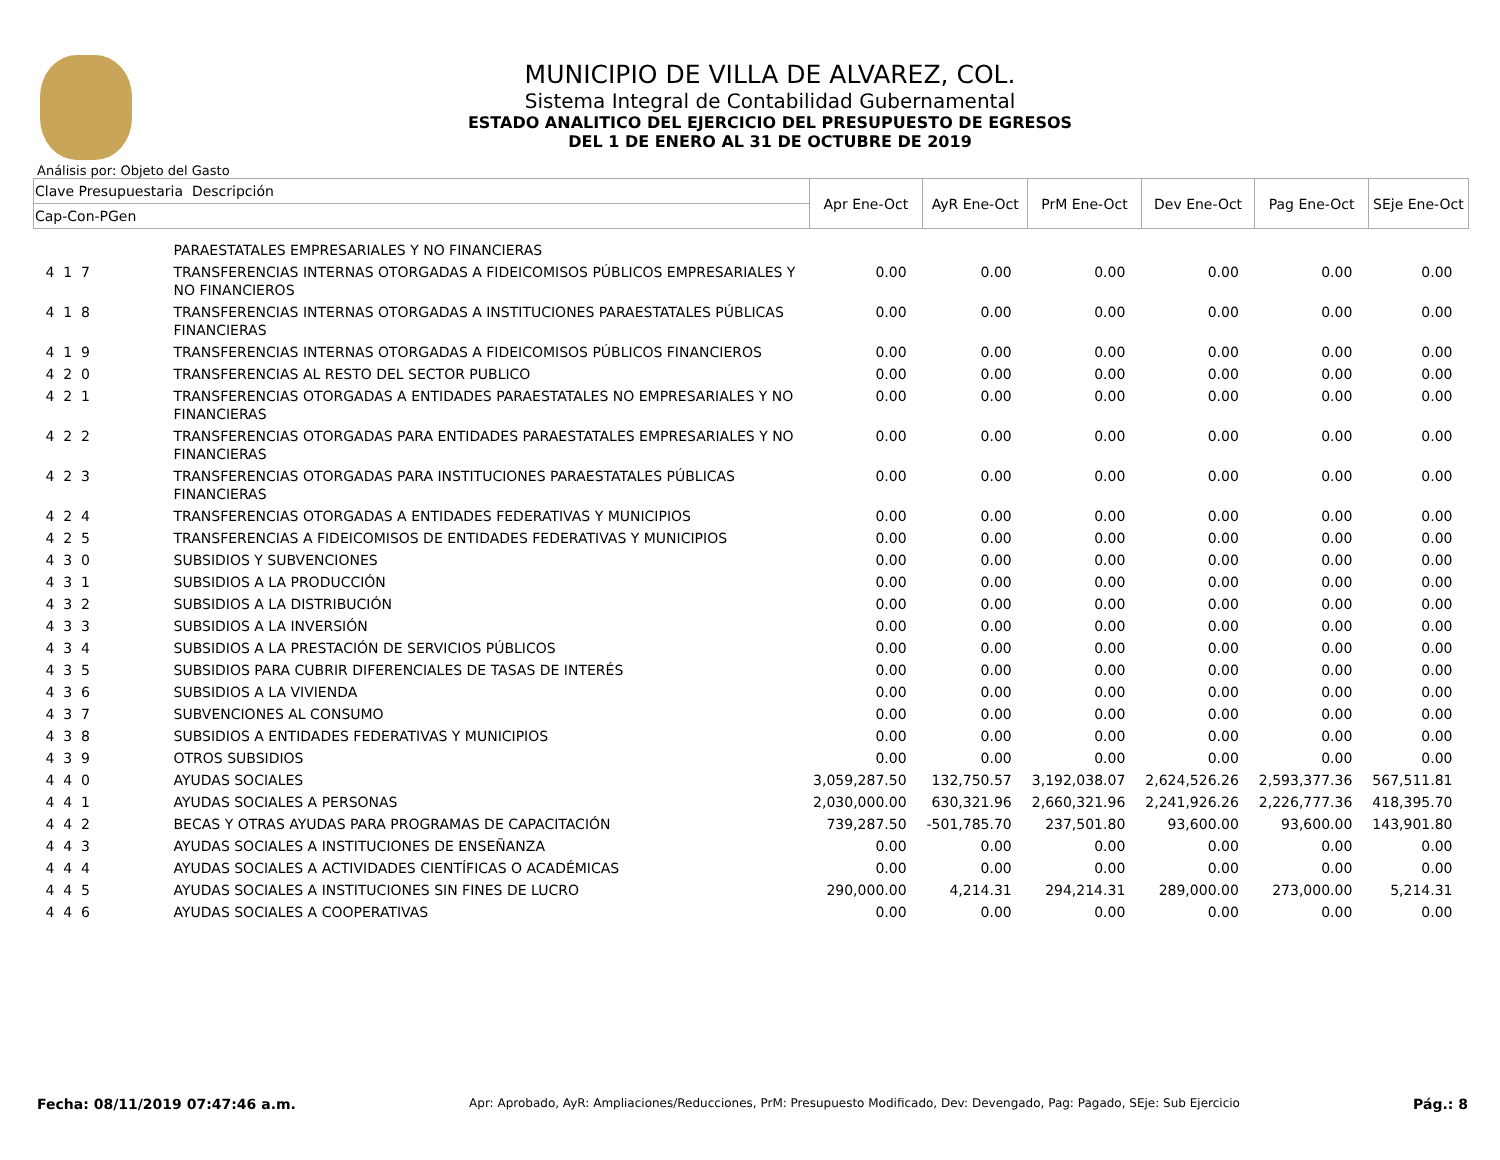MUNICIPIO DE VILLA DE ALVAREZ, COL.
Sistema Integral de Contabilidad Gubernamental
ESTADO ANALITICO DEL EJERCICIO DEL PRESUPUESTO DE EGRESOS
DEL 1 DE ENERO AL 31 DE OCTUBRE DE 2019
Análisis por: Objeto del Gasto
| Clave Presupuestaria Descripción | | Apr Ene-Oct | AyR Ene-Oct | PrM Ene-Oct | Dev Ene-Oct | Pag Ene-Oct | SEje Ene-Oct |
| --- | --- | --- | --- | --- | --- | --- | --- |
| Cap-Con-PGen | | | | | | | |
| | PARAESTATALES EMPRESARIALES Y NO FINANCIERAS | | | | | | |
| 4 1 7 | TRANSFERENCIAS INTERNAS OTORGADAS A FIDEICOMISOS PÚBLICOS EMPRESARIALES Y NO FINANCIEROS | 0.00 | 0.00 | 0.00 | 0.00 | 0.00 | 0.00 |
| 4 1 8 | TRANSFERENCIAS INTERNAS OTORGADAS A INSTITUCIONES PARAESTATALES PÚBLICAS FINANCIERAS | 0.00 | 0.00 | 0.00 | 0.00 | 0.00 | 0.00 |
| 4 1 9 | TRANSFERENCIAS INTERNAS OTORGADAS A FIDEICOMISOS PÚBLICOS FINANCIEROS | 0.00 | 0.00 | 0.00 | 0.00 | 0.00 | 0.00 |
| 4 2 0 | TRANSFERENCIAS AL RESTO DEL SECTOR PUBLICO | 0.00 | 0.00 | 0.00 | 0.00 | 0.00 | 0.00 |
| 4 2 1 | TRANSFERENCIAS OTORGADAS A ENTIDADES PARAESTATALES NO EMPRESARIALES Y NO FINANCIERAS | 0.00 | 0.00 | 0.00 | 0.00 | 0.00 | 0.00 |
| 4 2 2 | TRANSFERENCIAS OTORGADAS PARA ENTIDADES PARAESTATALES EMPRESARIALES Y NO FINANCIERAS | 0.00 | 0.00 | 0.00 | 0.00 | 0.00 | 0.00 |
| 4 2 3 | TRANSFERENCIAS OTORGADAS PARA INSTITUCIONES PARAESTATALES PÚBLICAS FINANCIERAS | 0.00 | 0.00 | 0.00 | 0.00 | 0.00 | 0.00 |
| 4 2 4 | TRANSFERENCIAS OTORGADAS A ENTIDADES FEDERATIVAS Y MUNICIPIOS | 0.00 | 0.00 | 0.00 | 0.00 | 0.00 | 0.00 |
| 4 2 5 | TRANSFERENCIAS A FIDEICOMISOS DE ENTIDADES FEDERATIVAS Y MUNICIPIOS | 0.00 | 0.00 | 0.00 | 0.00 | 0.00 | 0.00 |
| 4 3 0 | SUBSIDIOS Y SUBVENCIONES | 0.00 | 0.00 | 0.00 | 0.00 | 0.00 | 0.00 |
| 4 3 1 | SUBSIDIOS A LA PRODUCCIÓN | 0.00 | 0.00 | 0.00 | 0.00 | 0.00 | 0.00 |
| 4 3 2 | SUBSIDIOS A LA DISTRIBUCIÓN | 0.00 | 0.00 | 0.00 | 0.00 | 0.00 | 0.00 |
| 4 3 3 | SUBSIDIOS A LA INVERSIÓN | 0.00 | 0.00 | 0.00 | 0.00 | 0.00 | 0.00 |
| 4 3 4 | SUBSIDIOS A LA PRESTACIÓN DE SERVICIOS PÚBLICOS | 0.00 | 0.00 | 0.00 | 0.00 | 0.00 | 0.00 |
| 4 3 5 | SUBSIDIOS PARA CUBRIR DIFERENCIALES DE TASAS DE INTERÉS | 0.00 | 0.00 | 0.00 | 0.00 | 0.00 | 0.00 |
| 4 3 6 | SUBSIDIOS A LA VIVIENDA | 0.00 | 0.00 | 0.00 | 0.00 | 0.00 | 0.00 |
| 4 3 7 | SUBVENCIONES AL CONSUMO | 0.00 | 0.00 | 0.00 | 0.00 | 0.00 | 0.00 |
| 4 3 8 | SUBSIDIOS A ENTIDADES FEDERATIVAS Y MUNICIPIOS | 0.00 | 0.00 | 0.00 | 0.00 | 0.00 | 0.00 |
| 4 3 9 | OTROS SUBSIDIOS | 0.00 | 0.00 | 0.00 | 0.00 | 0.00 | 0.00 |
| 4 4 0 | AYUDAS SOCIALES | 3,059,287.50 | 132,750.57 | 3,192,038.07 | 2,624,526.26 | 2,593,377.36 | 567,511.81 |
| 4 4 1 | AYUDAS SOCIALES A PERSONAS | 2,030,000.00 | 630,321.96 | 2,660,321.96 | 2,241,926.26 | 2,226,777.36 | 418,395.70 |
| 4 4 2 | BECAS Y OTRAS AYUDAS PARA PROGRAMAS DE CAPACITACIÓN | 739,287.50 | -501,785.70 | 237,501.80 | 93,600.00 | 93,600.00 | 143,901.80 |
| 4 4 3 | AYUDAS SOCIALES A INSTITUCIONES DE ENSEÑANZA | 0.00 | 0.00 | 0.00 | 0.00 | 0.00 | 0.00 |
| 4 4 4 | AYUDAS SOCIALES A ACTIVIDADES CIENTÍFICAS O ACADÉMICAS | 0.00 | 0.00 | 0.00 | 0.00 | 0.00 | 0.00 |
| 4 4 5 | AYUDAS SOCIALES A INSTITUCIONES SIN FINES DE LUCRO | 290,000.00 | 4,214.31 | 294,214.31 | 289,000.00 | 273,000.00 | 5,214.31 |
| 4 4 6 | AYUDAS SOCIALES A COOPERATIVAS | 0.00 | 0.00 | 0.00 | 0.00 | 0.00 | 0.00 |
Fecha: 08/11/2019 07:47:46 a.m. Apr: Aprobado, AyR: Ampliaciones/Reducciones, PrM: Presupuesto Modificado, Dev: Devengado, Pag: Pagado, SEje: Sub Ejercicio Pág.: 8